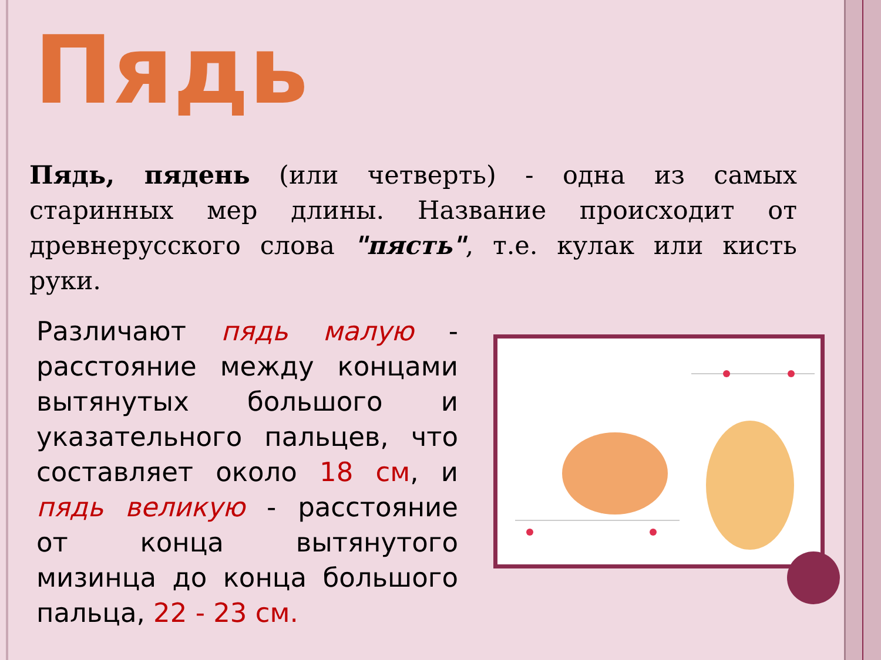Пядь
Пядь, пядень (или четверть) - одна из самых старинных мер длины. Название происходит от древнерусского слова "пясть", т.е. кулак или кисть руки.
Различают пядь малую - расстояние между концами вытянутых большого и указательного пальцев, что составляет около 18 см, и пядь великую - расстояние от конца вытянутого мизинца до конца большого пальца, 22 - 23 см.